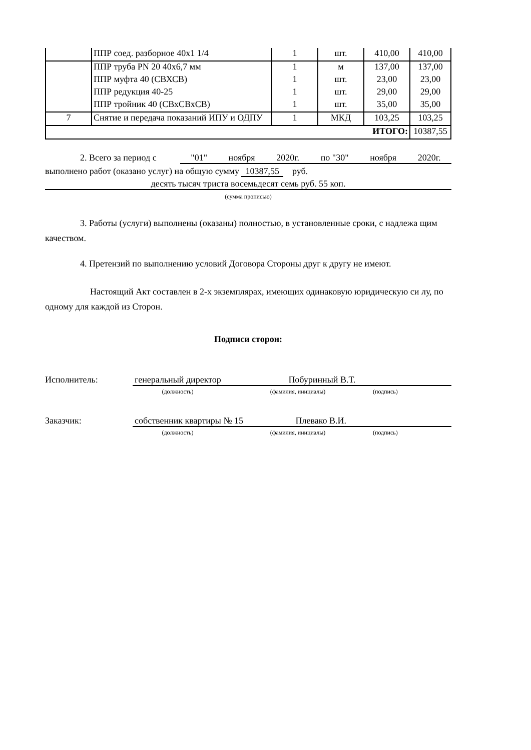| | ППР соед. разборное 40х1 1/4 | 1 | шт. | 410,00 | 410,00 |
| | ППР труба PN 20 40х6,7 мм | 1 | м | 137,00 | 137,00 |
| | ППР муфта 40 (СВХСВ) | 1 | шт. | 23,00 | 23,00 |
| | ППР редукция 40-25 | 1 | шт. | 29,00 | 29,00 |
| | ППР тройник 40 (СВхСВхСВ) | 1 | шт. | 35,00 | 35,00 |
| 7 | Снятие и передача показаний ИПУ и ОДПУ | 1 | МКД | 103,25 | 103,25 |
| ИТОГО: | | | | | 10387,55 |
2. Всего за период с "01" ноября 2020г. по "30" ноября 2020г.
выполнено работ (оказано услуг) на общую сумму 10387,55 руб.
десять тысяч триста восемьдесят семь руб. 55 коп.
(сумма прописью)
3. Работы (услуги) выполнены (оказаны) полностью, в установленные сроки, с надлежа щим качеством.
4. Претензий по выполнению условий Договора Стороны друг к другу не имеют.
Настоящий Акт составлен в 2-х экземплярах, имеющих одинаковую юридическую си лу, по одному для каждой из Сторон.
Подписи сторон:
Исполнитель: генеральный директор Побуринный В.Т.
(должность) (фамилия, инициалы) (подпись)
Заказчик: собственник квартиры № 15 Плевако В.И.
(должность) (фамилия, инициалы) (подпись)